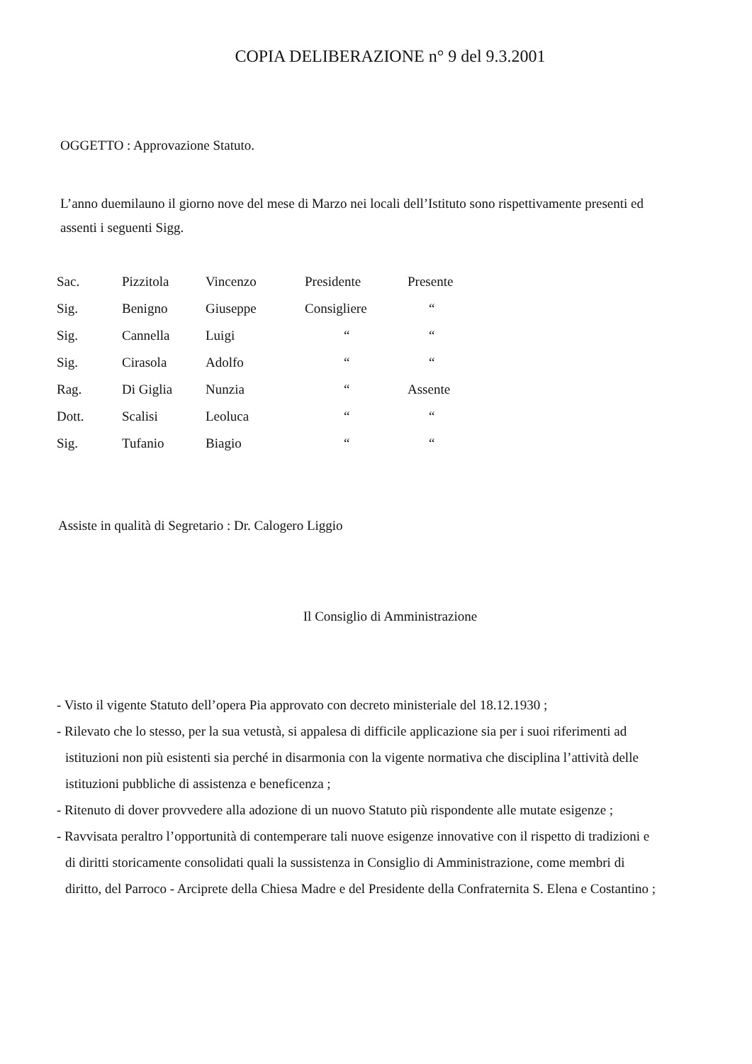COPIA DELIBERAZIONE n° 9 del 9.3.2001
OGGETTO : Approvazione Statuto.
L’anno duemilauno il giorno nove del mese di Marzo nei locali dell’Istituto sono rispettivamente presenti ed assenti i seguenti Sigg.
| Sac. | Pizzitola | Vincenzo | Presidente | Presente |
| Sig. | Benigno | Giuseppe | Consigliere | “ |
| Sig. | Cannella | Luigi | “ | “ |
| Sig. | Cirasola | Adolfo | “ | “ |
| Rag. | Di Giglia | Nunzia | “ | Assente |
| Dott. | Scalisi | Leoluca | “ | “ |
| Sig. | Tufanio | Biagio | “ | “ |
Assiste in qualità di Segretario : Dr. Calogero Liggio
Il Consiglio di Amministrazione
- Visto il vigente Statuto dell’opera Pia approvato con decreto ministeriale del 18.12.1930 ;
- Rilevato che lo stesso, per la sua vetustà, si appalesa di difficile applicazione sia per i suoi riferimenti ad istituzioni non più esistenti sia perché in disarmonia con la vigente normativa che disciplina l’attività delle istituzioni pubbliche di assistenza e beneficenza ;
- Ritenuto di dover provvedere alla adozione di un nuovo Statuto più rispondente alle mutate esigenze ;
- Ravvisata peraltro l’opportunità di contemperare tali nuove esigenze innovative con il rispetto di tradizioni e di diritti storicamente consolidati quali la sussistenza in Consiglio di Amministrazione, come membri di diritto, del Parroco - Arciprete della Chiesa Madre e del Presidente della Confraternita S. Elena e Costantino ;